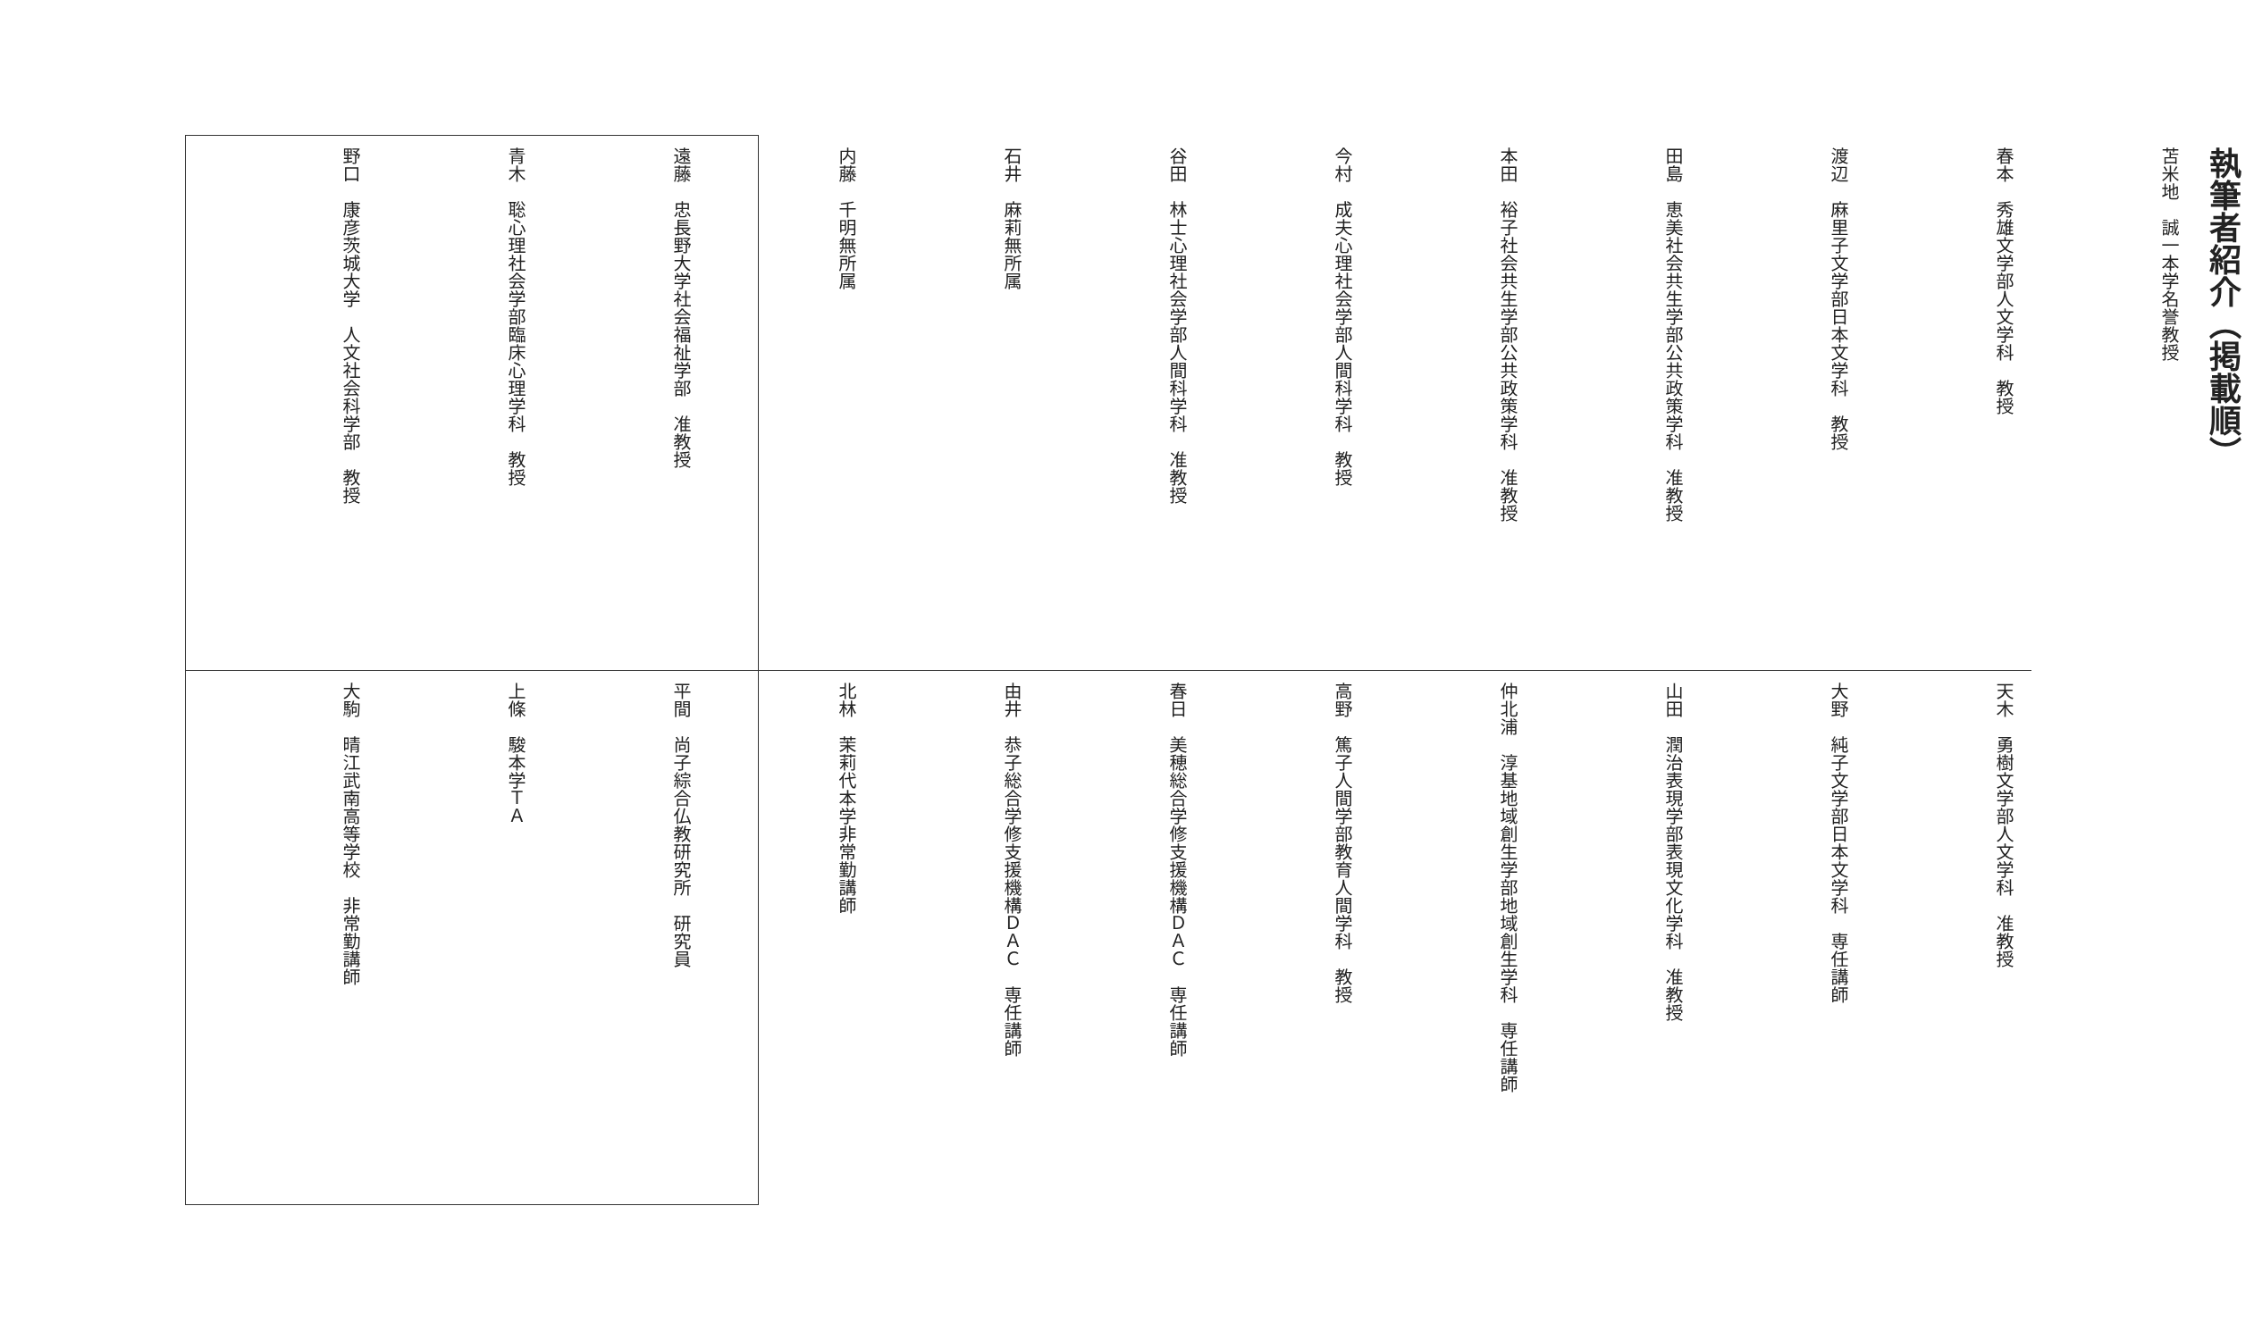執筆者紹介（掲載順）
苫米地　誠一 本学名誉教授
春本　秀雄 文学部人文学科　教授
渡辺　麻里子 文学部日本文学科　教授
田島　恵美 社会共生学部公共政策学科　准教授
本田　裕子 社会共生学部公共政策学科　准教授
今村　成夫 心理社会学部人間科学科　教授
谷田　林士 心理社会学部人間科学科　准教授
石井　麻莉 無所属
内藤　千明 無所属
遠藤　忠 長野大学社会福祉学部　准教授
青木　聡 心理社会学部臨床心理学科　教授
野口　康彦 茨城大学　人文社会科学部　教授
天木　勇樹 文学部人文学科　准教授
大野　純子 文学部日本文学科　専任講師
山田　潤治 表現学部表現文化学科　准教授
仲北浦　淳基 地域創生学部地域創生学科　専任講師
高野　篤子 人間学部教育人間学科　教授
春日　美穂 総合学修支援機構ＤＡＣ　専任講師
由井　恭子 総合学修支援機構ＤＡＣ　専任講師
北林　茉莉代 本学非常勤講師
平間　尚子 綜合仏教研究所　研究員
上條　駿 本学ＴＡ
大駒　晴江 武南高等学校　非常勤講師